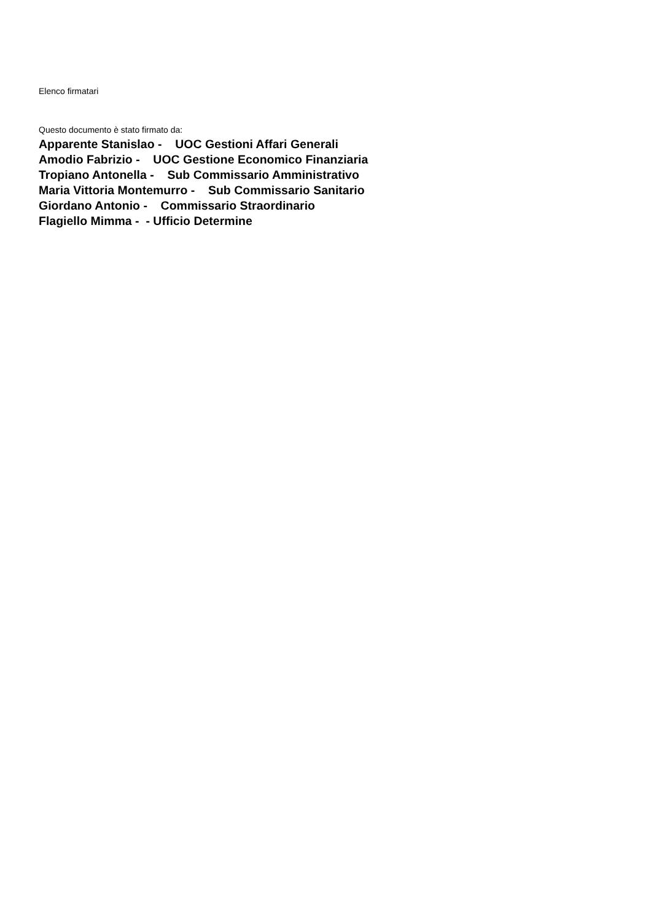Elenco firmatari
Questo documento è stato firmato da:
Apparente Stanislao - UOC Gestioni Affari Generali
Amodio Fabrizio - UOC Gestione Economico Finanziaria
Tropiano Antonella - Sub Commissario Amministrativo
Maria Vittoria Montemurro - Sub Commissario Sanitario
Giordano Antonio - Commissario Straordinario
Flagiello Mimma - - Ufficio Determine